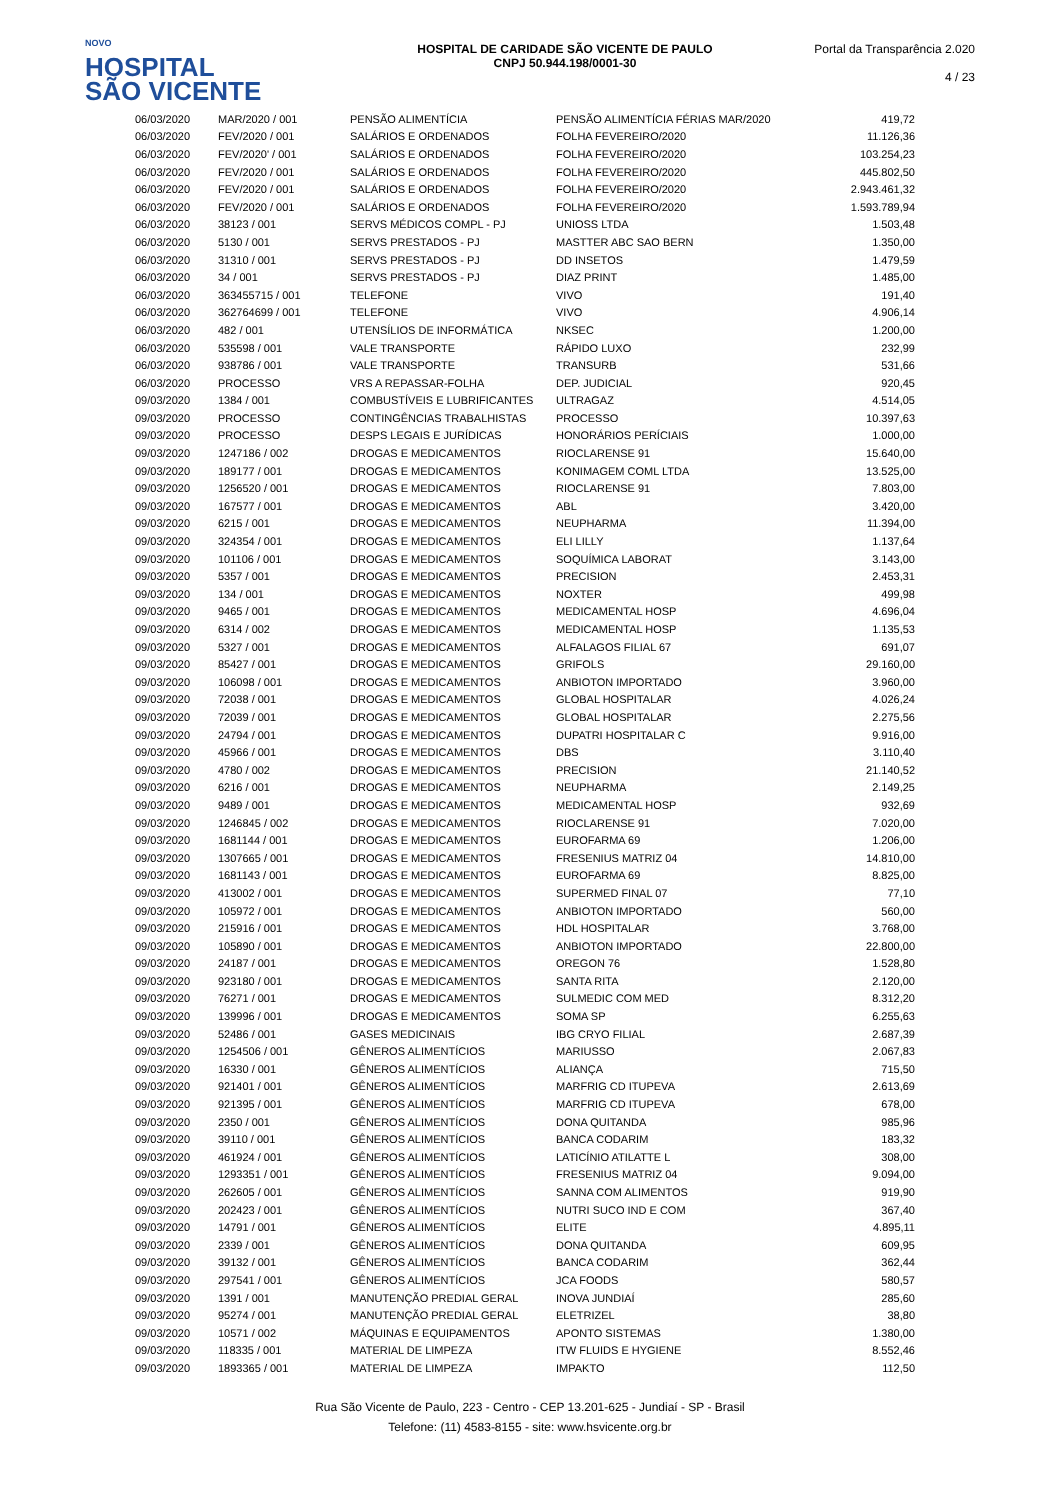NOVO
HOSPITAL
SÃO VICENTE
HOSPITAL DE CARIDADE SÃO VICENTE DE PAULO
CNPJ 50.944.198/0001-30
Portal da Transparência 2.020
4 / 23
| 06/03/2020 | MAR/2020 / 001 | PENSÃO ALIMENTÍCIA | PENSÃO ALIMENTÍCIA FÉRIAS MAR/2020 | 419,72 |
| 06/03/2020 | FEV/2020 / 001 | SALÁRIOS E ORDENADOS | FOLHA FEVEREIRO/2020 | 11.126,36 |
| 06/03/2020 | FEV/2020' / 001 | SALÁRIOS E ORDENADOS | FOLHA FEVEREIRO/2020 | 103.254,23 |
| 06/03/2020 | FEV/2020 / 001 | SALÁRIOS E ORDENADOS | FOLHA FEVEREIRO/2020 | 445.802,50 |
| 06/03/2020 | FEV/2020 / 001 | SALÁRIOS E ORDENADOS | FOLHA FEVEREIRO/2020 | 2.943.461,32 |
| 06/03/2020 | FEV/2020 / 001 | SALÁRIOS E ORDENADOS | FOLHA FEVEREIRO/2020 | 1.593.789,94 |
| 06/03/2020 | 38123 / 001 | SERVS MÉDICOS COMPL - PJ | UNIOSS LTDA | 1.503,48 |
| 06/03/2020 | 5130 / 001 | SERVS PRESTADOS - PJ | MASTTER ABC SAO BERN | 1.350,00 |
| 06/03/2020 | 31310 / 001 | SERVS PRESTADOS - PJ | DD INSETOS | 1.479,59 |
| 06/03/2020 | 34 / 001 | SERVS PRESTADOS - PJ | DIAZ PRINT | 1.485,00 |
| 06/03/2020 | 363455715 / 001 | TELEFONE | VIVO | 191,40 |
| 06/03/2020 | 362764699 / 001 | TELEFONE | VIVO | 4.906,14 |
| 06/03/2020 | 482 / 001 | UTENSÍLIOS DE INFORMÁTICA | NKSEC | 1.200,00 |
| 06/03/2020 | 535598 / 001 | VALE TRANSPORTE | RÁPIDO LUXO | 232,99 |
| 06/03/2020 | 938786 / 001 | VALE TRANSPORTE | TRANSURB | 531,66 |
| 06/03/2020 | PROCESSO | VRS A REPASSAR-FOLHA | DEP. JUDICIAL | 920,45 |
| 09/03/2020 | 1384 / 001 | COMBUSTÍVEIS E LUBRIFICANTES | ULTRAGAZ | 4.514,05 |
| 09/03/2020 | PROCESSO | CONTINGÊNCIAS TRABALHISTAS | PROCESSO | 10.397,63 |
| 09/03/2020 | PROCESSO | DESPS LEGAIS E JURÍDICAS | HONORÁRIOS PERÍCIAIS | 1.000,00 |
| 09/03/2020 | 1247186 / 002 | DROGAS E MEDICAMENTOS | RIOCLARENSE 91 | 15.640,00 |
| 09/03/2020 | 189177 / 001 | DROGAS E MEDICAMENTOS | KONIMAGEM COML LTDA | 13.525,00 |
| 09/03/2020 | 1256520 / 001 | DROGAS E MEDICAMENTOS | RIOCLARENSE 91 | 7.803,00 |
| 09/03/2020 | 167577 / 001 | DROGAS E MEDICAMENTOS | ABL | 3.420,00 |
| 09/03/2020 | 6215 / 001 | DROGAS E MEDICAMENTOS | NEUPHARMA | 11.394,00 |
| 09/03/2020 | 324354 / 001 | DROGAS E MEDICAMENTOS | ELI LILLY | 1.137,64 |
| 09/03/2020 | 101106 / 001 | DROGAS E MEDICAMENTOS | SOQUÍMICA LABORAT | 3.143,00 |
| 09/03/2020 | 5357 / 001 | DROGAS E MEDICAMENTOS | PRECISION | 2.453,31 |
| 09/03/2020 | 134 / 001 | DROGAS E MEDICAMENTOS | NOXTER | 499,98 |
| 09/03/2020 | 9465 / 001 | DROGAS E MEDICAMENTOS | MEDICAMENTAL HOSP | 4.696,04 |
| 09/03/2020 | 6314 / 002 | DROGAS E MEDICAMENTOS | MEDICAMENTAL HOSP | 1.135,53 |
| 09/03/2020 | 5327 / 001 | DROGAS E MEDICAMENTOS | ALFALAGOS FILIAL 67 | 691,07 |
| 09/03/2020 | 85427 / 001 | DROGAS E MEDICAMENTOS | GRIFOLS | 29.160,00 |
| 09/03/2020 | 106098 / 001 | DROGAS E MEDICAMENTOS | ANBIOTON IMPORTADO | 3.960,00 |
| 09/03/2020 | 72038 / 001 | DROGAS E MEDICAMENTOS | GLOBAL HOSPITALAR | 4.026,24 |
| 09/03/2020 | 72039 / 001 | DROGAS E MEDICAMENTOS | GLOBAL HOSPITALAR | 2.275,56 |
| 09/03/2020 | 24794 / 001 | DROGAS E MEDICAMENTOS | DUPATRI HOSPITALAR C | 9.916,00 |
| 09/03/2020 | 45966 / 001 | DROGAS E MEDICAMENTOS | DBS | 3.110,40 |
| 09/03/2020 | 4780 / 002 | DROGAS E MEDICAMENTOS | PRECISION | 21.140,52 |
| 09/03/2020 | 6216 / 001 | DROGAS E MEDICAMENTOS | NEUPHARMA | 2.149,25 |
| 09/03/2020 | 9489 / 001 | DROGAS E MEDICAMENTOS | MEDICAMENTAL HOSP | 932,69 |
| 09/03/2020 | 1246845 / 002 | DROGAS E MEDICAMENTOS | RIOCLARENSE 91 | 7.020,00 |
| 09/03/2020 | 1681144 / 001 | DROGAS E MEDICAMENTOS | EUROFARMA 69 | 1.206,00 |
| 09/03/2020 | 1307665 / 001 | DROGAS E MEDICAMENTOS | FRESENIUS MATRIZ 04 | 14.810,00 |
| 09/03/2020 | 1681143 / 001 | DROGAS E MEDICAMENTOS | EUROFARMA 69 | 8.825,00 |
| 09/03/2020 | 413002 / 001 | DROGAS E MEDICAMENTOS | SUPERMED FINAL 07 | 77,10 |
| 09/03/2020 | 105972 / 001 | DROGAS E MEDICAMENTOS | ANBIOTON IMPORTADO | 560,00 |
| 09/03/2020 | 215916 / 001 | DROGAS E MEDICAMENTOS | HDL HOSPITALAR | 3.768,00 |
| 09/03/2020 | 105890 / 001 | DROGAS E MEDICAMENTOS | ANBIOTON IMPORTADO | 22.800,00 |
| 09/03/2020 | 24187 / 001 | DROGAS E MEDICAMENTOS | OREGON 76 | 1.528,80 |
| 09/03/2020 | 923180 / 001 | DROGAS E MEDICAMENTOS | SANTA RITA | 2.120,00 |
| 09/03/2020 | 76271 / 001 | DROGAS E MEDICAMENTOS | SULMEDIC COM MED | 8.312,20 |
| 09/03/2020 | 139996 / 001 | DROGAS E MEDICAMENTOS | SOMA SP | 6.255,63 |
| 09/03/2020 | 52486 / 001 | GASES MEDICINAIS | IBG CRYO FILIAL | 2.687,39 |
| 09/03/2020 | 1254506 / 001 | GÊNEROS ALIMENTÍCIOS | MARIUSSO | 2.067,83 |
| 09/03/2020 | 16330 / 001 | GÊNEROS ALIMENTÍCIOS | ALIANÇA | 715,50 |
| 09/03/2020 | 921401 / 001 | GÊNEROS ALIMENTÍCIOS | MARFRIG CD ITUPEVA | 2.613,69 |
| 09/03/2020 | 921395 / 001 | GÊNEROS ALIMENTÍCIOS | MARFRIG CD ITUPEVA | 678,00 |
| 09/03/2020 | 2350 / 001 | GÊNEROS ALIMENTÍCIOS | DONA QUITANDA | 985,96 |
| 09/03/2020 | 39110 / 001 | GÊNEROS ALIMENTÍCIOS | BANCA CODARIM | 183,32 |
| 09/03/2020 | 461924 / 001 | GÊNEROS ALIMENTÍCIOS | LATICÍNIO ATILATTE L | 308,00 |
| 09/03/2020 | 1293351 / 001 | GÊNEROS ALIMENTÍCIOS | FRESENIUS MATRIZ 04 | 9.094,00 |
| 09/03/2020 | 262605 / 001 | GÊNEROS ALIMENTÍCIOS | SANNA COM ALIMENTOS | 919,90 |
| 09/03/2020 | 202423 / 001 | GÊNEROS ALIMENTÍCIOS | NUTRI SUCO IND E COM | 367,40 |
| 09/03/2020 | 14791 / 001 | GÊNEROS ALIMENTÍCIOS | ELITE | 4.895,11 |
| 09/03/2020 | 2339 / 001 | GÊNEROS ALIMENTÍCIOS | DONA QUITANDA | 609,95 |
| 09/03/2020 | 39132 / 001 | GÊNEROS ALIMENTÍCIOS | BANCA CODARIM | 362,44 |
| 09/03/2020 | 297541 / 001 | GÊNEROS ALIMENTÍCIOS | JCA FOODS | 580,57 |
| 09/03/2020 | 1391 / 001 | MANUTENÇÃO PREDIAL GERAL | INOVA JUNDIAÍ | 285,60 |
| 09/03/2020 | 95274 / 001 | MANUTENÇÃO PREDIAL GERAL | ELETRIZEL | 38,80 |
| 09/03/2020 | 10571 / 002 | MÁQUINAS E EQUIPAMENTOS | APONTO SISTEMAS | 1.380,00 |
| 09/03/2020 | 118335 / 001 | MATERIAL DE LIMPEZA | ITW FLUIDS E HYGIENE | 8.552,46 |
| 09/03/2020 | 1893365 / 001 | MATERIAL DE LIMPEZA | IMPAKTO | 112,50 |
Rua São Vicente de Paulo, 223 - Centro - CEP 13.201-625 - Jundiaí - SP - Brasil
Telefone: (11) 4583-8155 - site: www.hsvicente.org.br